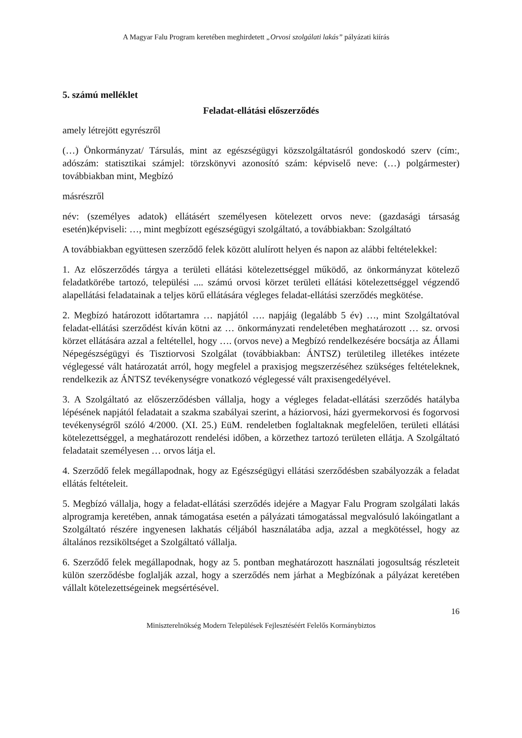A Magyar Falu Program keretében meghirdetett „Orvosi szolgálati lakás” pályázati kiírás
5. számú melléklet
Feladat-ellátási előszerződés
amely létrejött egyrészről
(…) Önkormányzat/ Társulás, mint az egészségügyi közszolgáltatásról gondoskodó szerv (cím:, adószám: statisztikai számjel: törzskönyvi azonosító szám: képviselő neve: (…) polgármester) továbbiakban mint, Megbízó
másrészről
név: (személyes adatok) ellátásért személyesen kötelezett orvos neve: (gazdasági társaság esetén)képviseli: …, mint megbízott egészségügyi szolgáltató, a továbbiakban: Szolgáltató
A továbbiakban együttesen szerződő felek között alulírott helyen és napon az alábbi feltételekkel:
1. Az előszerződés tárgya a területi ellátási kötelezettséggel működő, az önkormányzat kötelező feladatkörébe tartozó, települési .... számú orvosi körzet területi ellátási kötelezettséggel végzendő alapellátási feladatainak a teljes körű ellátására végleges feladat-ellátási szerződés megkötése.
2. Megbízó határozott időtartamra … napjától …. napjáig (legalább 5 év) …, mint Szolgáltatóval feladat-ellátási szerződést kíván kötni az … önkormányzati rendeletében meghatározott … sz. orvosi körzet ellátására azzal a feltétellel, hogy …. (orvos neve) a Megbízó rendelkezésére bocsátja az Állami Népegészségügyi és Tisztiorvosi Szolgálat (továbbiakban: ÁNTSZ) területileg illetékes intézete véglegessé vált határozatát arról, hogy megfelel a praxisjog megszerzéséhez szükséges feltételeknek, rendelkezik az ÁNTSZ tevékenységre vonatkozó véglegessé vált praxisengedélyével.
3. A Szolgáltató az előszerződésben vállalja, hogy a végleges feladat-ellátási szerződés hatályba lépésének napjától feladatait a szakma szabályai szerint, a háziorvosi, házi gyermekorvosi és fogorvosi tevékenységről szóló 4/2000. (XI. 25.) EüM. rendeletben foglaltaknak megfelelően, területi ellátási kötelezettséggel, a meghatározott rendelési időben, a körzethez tartozó területen ellátja. A Szolgáltató feladatait személyesen … orvos látja el.
4. Szerződő felek megállapodnak, hogy az Egészségügyi ellátási szerződésben szabályozzák a feladat ellátás feltételeit.
5. Megbízó vállalja, hogy a feladat-ellátási szerződés idejére a Magyar Falu Program szolgálati lakás alprogramja keretében, annak támogatása esetén a pályázati támogatással megvalósuló lakóingatlant a Szolgáltató részére ingyenesen lakhatás céljából használatába adja, azzal a megkötéssel, hogy az általános rezsiköltséget a Szolgáltató vállalja.
6. Szerződő felek megállapodnak, hogy az 5. pontban meghatározott használati jogosultság részleteit külön szerződésbe foglalják azzal, hogy a szerződés nem járhat a Megbízónak a pályázat keretében vállalt kötelezettségeinek megsértésével.
16
Miniszterelnökség Modern Települések Fejlesztéséért Felelős Kormánybiztos